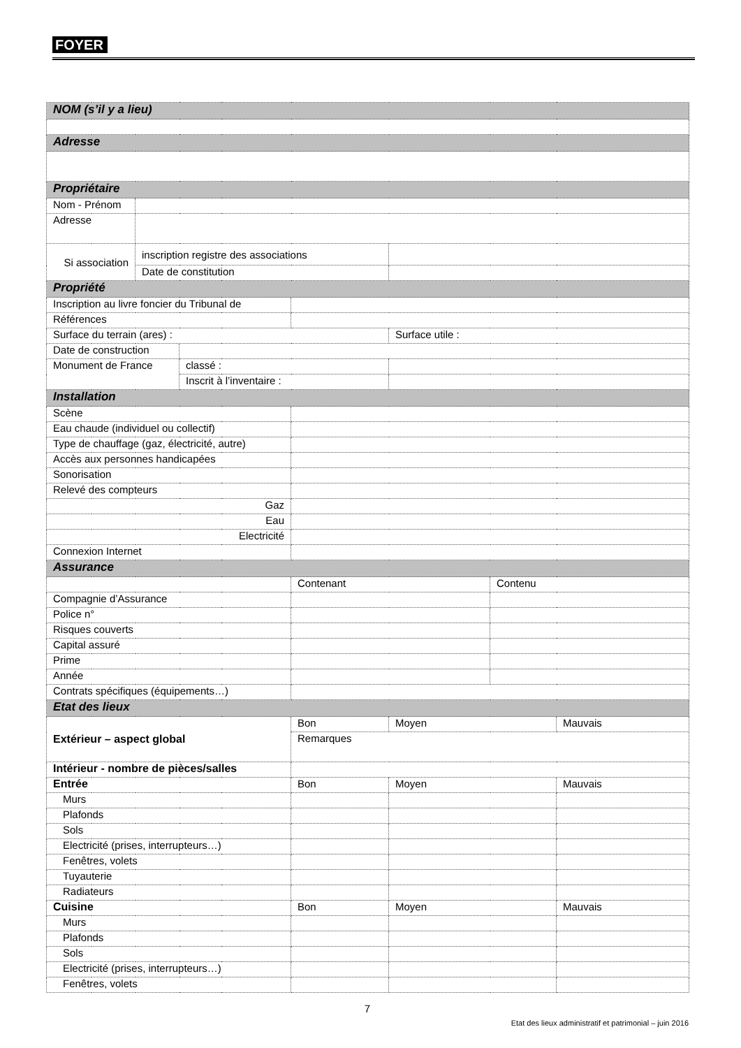FOYER
| NOM (s’il y a lieu) | | | | | | |
| Adresse | | | | | | |
| Propriétaire | | | | | | |
| Nom - Prénom | | | | | | |
| Adresse | | | | | | |
| Si association | inscription registre des associations | | | | | |
| | Date de constitution | | | | | |
| Propriété | | | | | | |
| Inscription au livre foncier du Tribunal de | | | | | | |
| Références | | | | | | |
| Surface du terrain (ares) : | | | | Surface utile : | | |
| Date de construction | | | | | | |
| Monument de France | | classé : | | | | |
| | | Inscrit à l’inventaire : | | | | |
| Installation | | | | | | |
| Scène | | | | | | |
| Eau chaude (individuel ou collectif) | | | | | | |
| Type de chauffage (gaz, électricité, autre) | | | | | | |
| Accès aux personnes handicapées | | | | | | |
| Sonorisation | | | | | | |
| Relevé des compteurs | | | | | | |
| Gaz | | | | | | |
| Eau | | | | | | |
| Electricité | | | | | | |
| Connexion Internet | | | | | | |
| Assurance | | | | | | |
| | | | Contenant | | Contenu | |
| Compagnie d’Assurance | | | | | | |
| Police n° | | | | | | |
| Risques couverts | | | | | | |
| Capital assuré | | | | | | |
| Prime | | | | | | |
| Année | | | | | | |
| Contrats spécifiques (équipements…) | | | | | | |
| Etat des lieux | | | | | | |
| Extérieur – aspect global | | | Bon | Moyen | | Mauvais |
| | | | Remarques | | | |
| Intérieur - nombre de pièces/salles | | | | | | |
| Entrée | | | Bon | Moyen | | Mauvais |
| Murs | | | | | | |
| Plafonds | | | | | | |
| Sols | | | | | | |
| Electricité (prises, interrupteurs…) | | | | | | |
| Fenêtres, volets | | | | | | |
| Tuyauterie | | | | | | |
| Radiateurs | | | | | | |
| Cuisine | | | Bon | Moyen | | Mauvais |
| Murs | | | | | | |
| Plafonds | | | | | | |
| Sols | | | | | | |
| Electricité (prises, interrupteurs…) | | | | | | |
| Fenêtres, volets | | | | | | |
7
Etat des lieux administratif et patrimonial – juin 2016